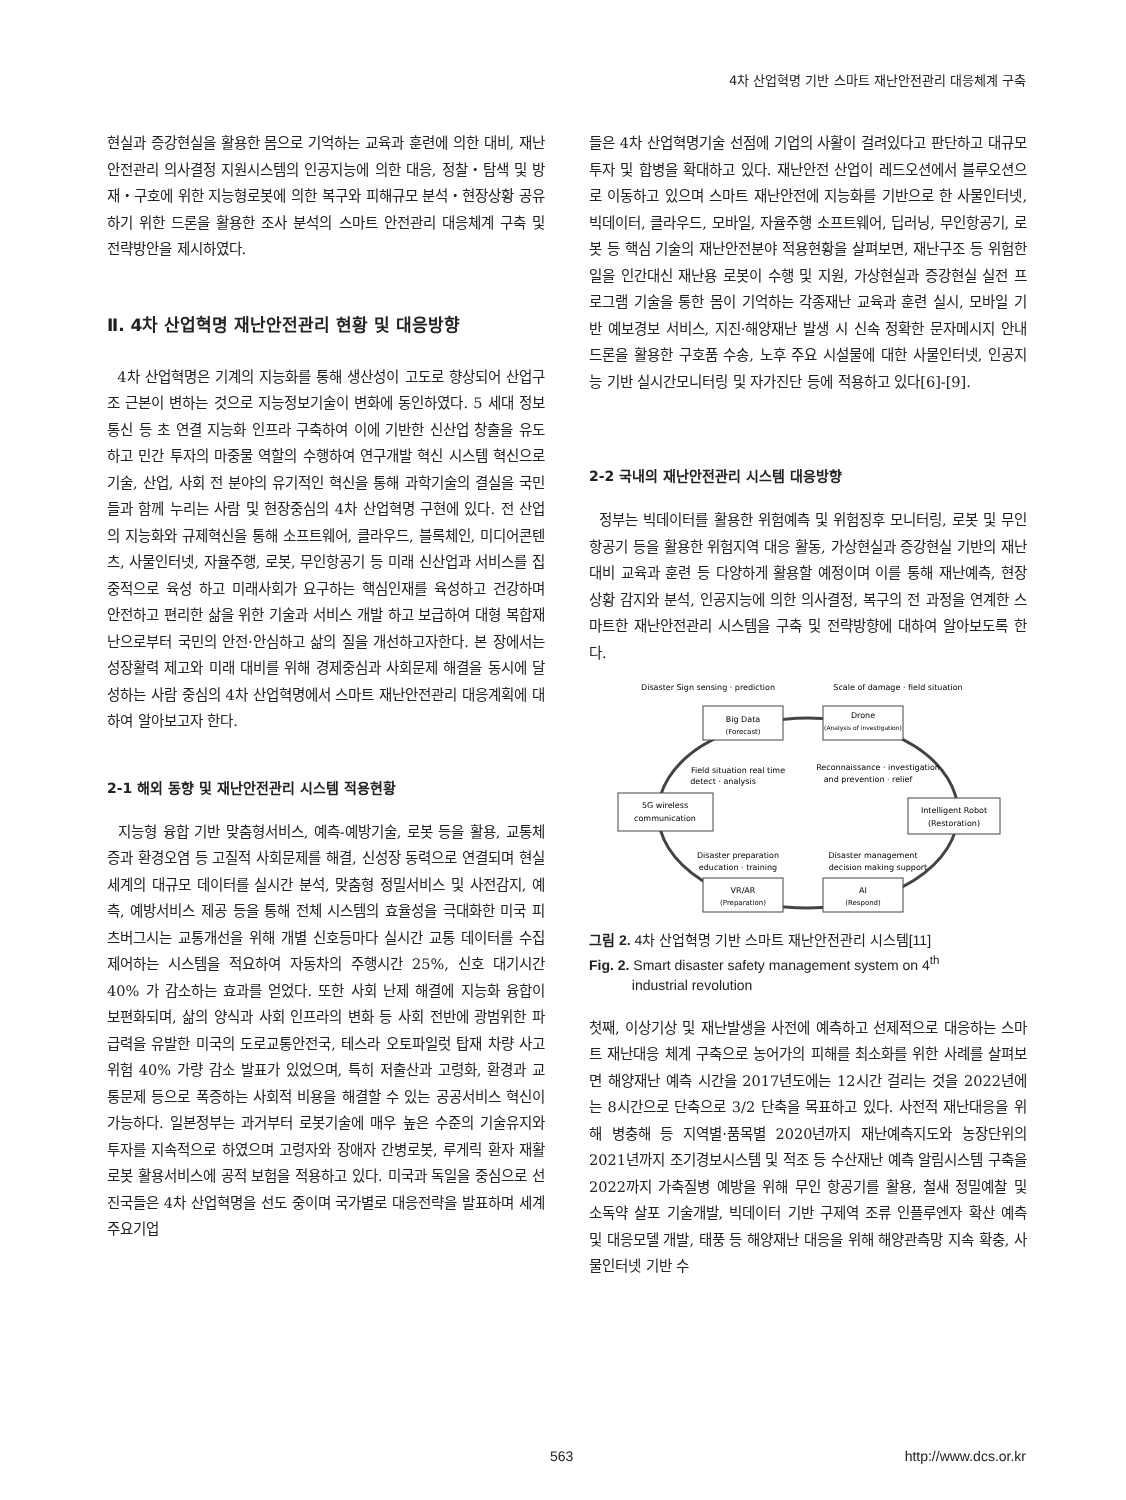4차 산업혁명 기반 스마트 재난안전관리 대응체계 구축
현실과 증강현실을 활용한 몸으로 기억하는 교육과 훈련에 의한 대비, 재난안전관리 의사결정 지원시스템의 인공지능에 의한 대응, 정찰・탐색 및 방재・구호에 위한 지능형로봇에 의한 복구와 피해규모 분석・현장상황 공유하기 위한 드론을 활용한 조사 분석의 스마트 안전관리 대응체계 구축 및 전략방안을 제시하였다.
Ⅱ. 4차 산업혁명 재난안전관리 현황 및 대응방향
4차 산업혁명은 기계의 지능화를 통해 생산성이 고도로 향상되어 산업구조 근본이 변하는 것으로 지능정보기술이 변화에 동인하였다. 5 세대 정보통신 등 초 연결 지능화 인프라 구축하여 이에 기반한 신산업 창출을 유도하고 민간 투자의 마중물 역할의 수행하여 연구개발 혁신 시스템 혁신으로 기술, 산업, 사회 전 분야의 유기적인 혁신을 통해 과학기술의 결실을 국민들과 함께 누리는 사람 및 현장중심의 4차 산업혁명 구현에 있다. 전 산업의 지능화와 규제혁신을 통해 소프트웨어, 클라우드, 블록체인, 미디어콘텐츠, 사물인터넷, 자율주행, 로봇, 무인항공기 등 미래 신산업과 서비스를 집중적으로 육성 하고 미래사회가 요구하는 핵심인재를 육성하고 건강하며 안전하고 편리한 삶을 위한 기술과 서비스 개발 하고 보급하여 대형 복합재난으로부터 국민의 안전·안심하고 삶의 질을 개선하고자한다. 본 장에서는 성장활력 제고와 미래 대비를 위해 경제중심과 사회문제 해결을 동시에 달성하는 사람 중심의 4차 산업혁명에서 스마트 재난안전관리 대응계획에 대하여 알아보고자 한다.
2-1 해외 동향 및 재난안전관리 시스템 적용현황
지능형 융합 기반 맞춤형서비스, 예측-예방기술, 로봇 등을 활용, 교통체증과 환경오염 등 고질적 사회문제를 해결, 신성장 동력으로 연결되며 현실세계의 대규모 데이터를 실시간 분석, 맞춤형 정밀서비스 및 사전감지, 예측, 예방서비스 제공 등을 통해 전체 시스템의 효율성을 극대화한 미국 피츠버그시는 교통개선을 위해 개별 신호등마다 실시간 교통 데이터를 수집 제어하는 시스템을 적요하여 자동차의 주행시간 25%, 신호 대기시간 40% 가 감소하는 효과를 얻었다. 또한 사회 난제 해결에 지능화 융합이 보편화되며, 삶의 양식과 사회 인프라의 변화 등 사회 전반에 광범위한 파급력을 유발한 미국의 도로교통안전국, 테스라 오토파일럿 탑재 차량 사고 위험 40% 가량 감소 발표가 있었으며, 특히 저출산과 고령화, 환경과 교통문제 등으로 폭증하는 사회적 비용을 해결할 수 있는 공공서비스 혁신이 가능하다. 일본정부는 과거부터 로봇기술에 매우 높은 수준의 기술유지와 투자를 지속적으로 하였으며 고령자와 장애자 간병로봇, 루게릭 환자 재활로봇 활용서비스에 공적 보험을 적용하고 있다. 미국과 독일을 중심으로 선진국들은 4차 산업혁명을 선도 중이며 국가별로 대응전략을 발표하며 세계 주요기업
들은 4차 산업혁명기술 선점에 기업의 사활이 걸려있다고 판단하고 대규모 투자 및 합병을 확대하고 있다. 재난안전 산업이 레드오션에서 블루오션으로 이동하고 있으며 스마트 재난안전에 지능화를 기반으로 한 사물인터넷, 빅데이터, 클라우드, 모바일, 자율주행 소프트웨어, 딥러닝, 무인항공기, 로봇 등 핵심 기술의 재난안전분야 적용현황을 살펴보면, 재난구조 등 위험한 일을 인간대신 재난용 로봇이 수행 및 지원, 가상현실과 증강현실 실전 프로그램 기술을 통한 몸이 기억하는 각종재난 교육과 훈련 실시, 모바일 기반 예보경보 서비스, 지진·해양재난 발생 시 신속 정확한 문자메시지 안내 드론을 활용한 구호품 수송, 노후 주요 시설물에 대한 사물인터넷, 인공지능 기반 실시간모니터링 및 자가진단 등에 적용하고 있다[6]-[9].
2-2 국내의 재난안전관리 시스템 대응방향
정부는 빅데이터를 활용한 위험예측 및 위험징후 모니터링, 로봇 및 무인 항공기 등을 활용한 위험지역 대응 활동, 가상현실과 증강현실 기반의 재난대비 교육과 훈련 등 다양하게 활용할 예정이며 이를 통해 재난예측, 현장상황 감지와 분석, 인공지능에 의한 의사결정, 복구의 전 과정을 연계한 스마트한 재난안전관리 시스템을 구축 및 전략방향에 대하여 알아보도록 한다.
Disaster Sign sensing · prediction
Scale of damage · field situation
Big Data
(Forecast)
Drone
(Analysis of investigation)
5G wireless
communication
Intelligent Robot
(Restoration)
VR/AR
(Preparation)
AI
(Respond)
Field situation real time
detect · analysis
Reconnaissance · investigation
and prevention · relief
Disaster preparation
education · training
Disaster management
decision making support
그림 2. 4차 산업혁명 기반 스마트 재난안전관리 시스템[11]
Fig. 2. Smart disaster safety management system on 4<sup>th</sup>
industrial revolution
첫째, 이상기상 및 재난발생을 사전에 예측하고 선제적으로 대응하는 스마트 재난대응 체계 구축으로 농어가의 피해를 최소화를 위한 사례를 살펴보면 해양재난 예측 시간을 2017년도에는 12시간 걸리는 것을 2022년에는 8시간으로 단축으로 3/2 단축을 목표하고 있다. 사전적 재난대응을 위해 병충해 등 지역별·품목별 2020년까지 재난예측지도와 농장단위의 2021년까지 조기경보시스템 및 적조 등 수산재난 예측 알림시스템 구축을 2022까지 가축질병 예방을 위해 무인 항공기를 활용, 철새 정밀예찰 및 소독약 살포 기술개발, 빅데이터 기반 구제역 조류 인플루엔자 확산 예측 및 대응모델 개발, 태풍 등 해양재난 대응을 위해 해양관측망 지속 확충, 사물인터넷 기반 수
563 http://www.dcs.or.kr